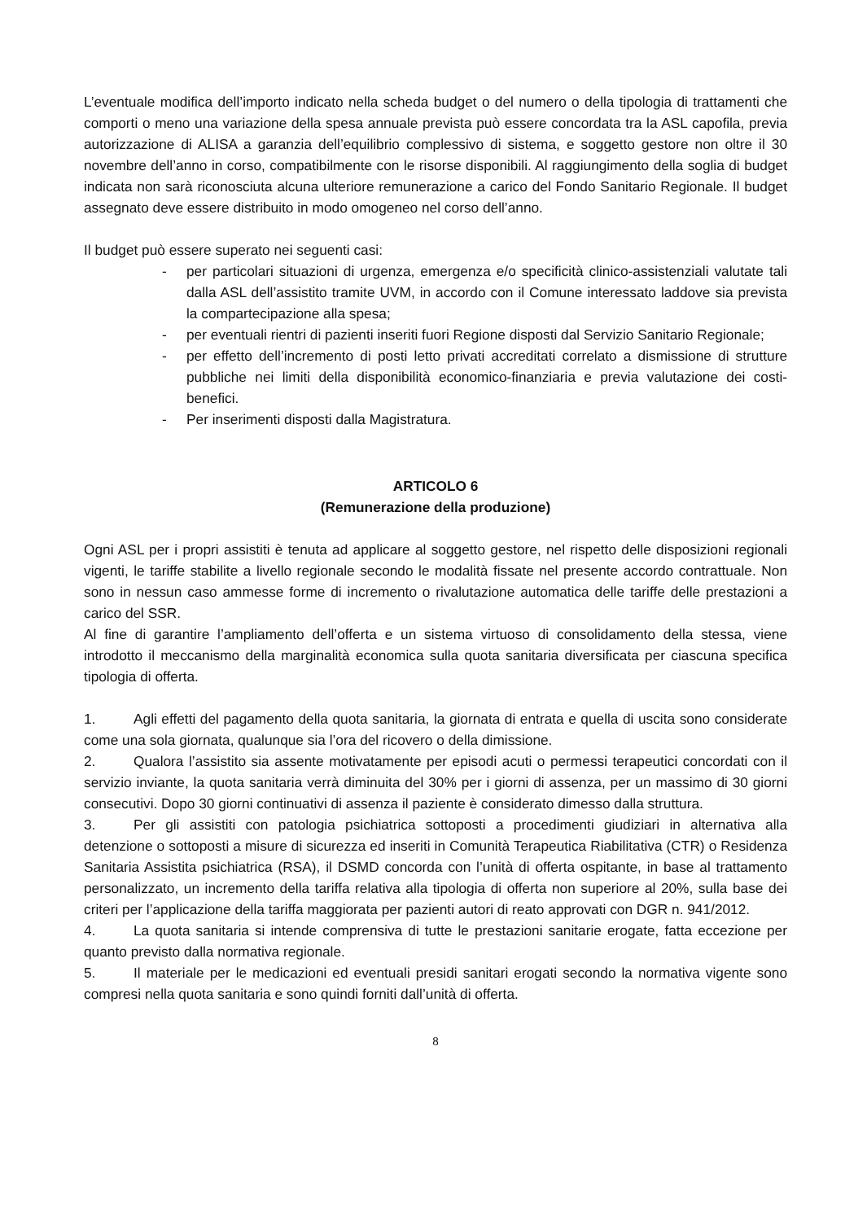L’eventuale modifica dell’importo indicato nella scheda budget o del numero o della tipologia di trattamenti che comporti o meno una variazione della spesa annuale prevista può essere concordata tra la ASL capofila, previa autorizzazione di ALISA a garanzia dell’equilibrio complessivo di sistema, e soggetto gestore non oltre il 30 novembre dell’anno in corso, compatibilmente con le risorse disponibili. Al raggiungimento della soglia di budget indicata non sarà riconosciuta alcuna ulteriore remunerazione a carico del Fondo Sanitario Regionale. Il budget assegnato deve essere distribuito in modo omogeneo nel corso dell’anno.
Il budget può essere superato nei seguenti casi:
- per particolari situazioni di urgenza, emergenza e/o specificità clinico-assistenziali valutate tali dalla ASL dell’assistito tramite UVM, in accordo con il Comune interessato laddove sia prevista la compartecipazione alla spesa;
- per eventuali rientri di pazienti inseriti fuori Regione disposti dal Servizio Sanitario Regionale;
- per effetto dell’incremento di posti letto privati accreditati correlato a dismissione di strutture pubbliche nei limiti della disponibilità economico-finanziaria e previa valutazione dei costi-benefici.
- Per inserimenti disposti dalla Magistratura.
ARTICOLO 6
(Remunerazione della produzione)
Ogni ASL per i propri assistiti è tenuta ad applicare al soggetto gestore, nel rispetto delle disposizioni regionali vigenti, le tariffe stabilite a livello regionale secondo le modalità fissate nel presente accordo contrattuale. Non sono in nessun caso ammesse forme di incremento o rivalutazione automatica delle tariffe delle prestazioni a carico del SSR.
Al fine di garantire l’ampliamento dell’offerta e un sistema virtuoso di consolidamento della stessa, viene introdotto il meccanismo della marginalità economica sulla quota sanitaria diversificata per ciascuna specifica tipologia di offerta.
1. Agli effetti del pagamento della quota sanitaria, la giornata di entrata e quella di uscita sono considerate come una sola giornata, qualunque sia l’ora del ricovero o della dimissione.
2. Qualora l’assistito sia assente motivatamente per episodi acuti o permessi terapeutici concordati con il servizio inviante, la quota sanitaria verrà diminuita del 30% per i giorni di assenza, per un massimo di 30 giorni consecutivi. Dopo 30 giorni continuativi di assenza il paziente è considerato dimesso dalla struttura.
3. Per gli assistiti con patologia psichiatrica sottoposti a procedimenti giudiziari in alternativa alla detenzione o sottoposti a misure di sicurezza ed inseriti in Comunità Terapeutica Riabilitativa (CTR) o Residenza Sanitaria Assistita psichiatrica (RSA), il DSMD concorda con l’unità di offerta ospitante, in base al trattamento personalizzato, un incremento della tariffa relativa alla tipologia di offerta non superiore al 20%, sulla base dei criteri per l’applicazione della tariffa maggiorata per pazienti autori di reato approvati con DGR n. 941/2012.
4. La quota sanitaria si intende comprensiva di tutte le prestazioni sanitarie erogate, fatta eccezione per quanto previsto dalla normativa regionale.
5. Il materiale per le medicazioni ed eventuali presidi sanitari erogati secondo la normativa vigente sono compresi nella quota sanitaria e sono quindi forniti dall’unità di offerta.
8